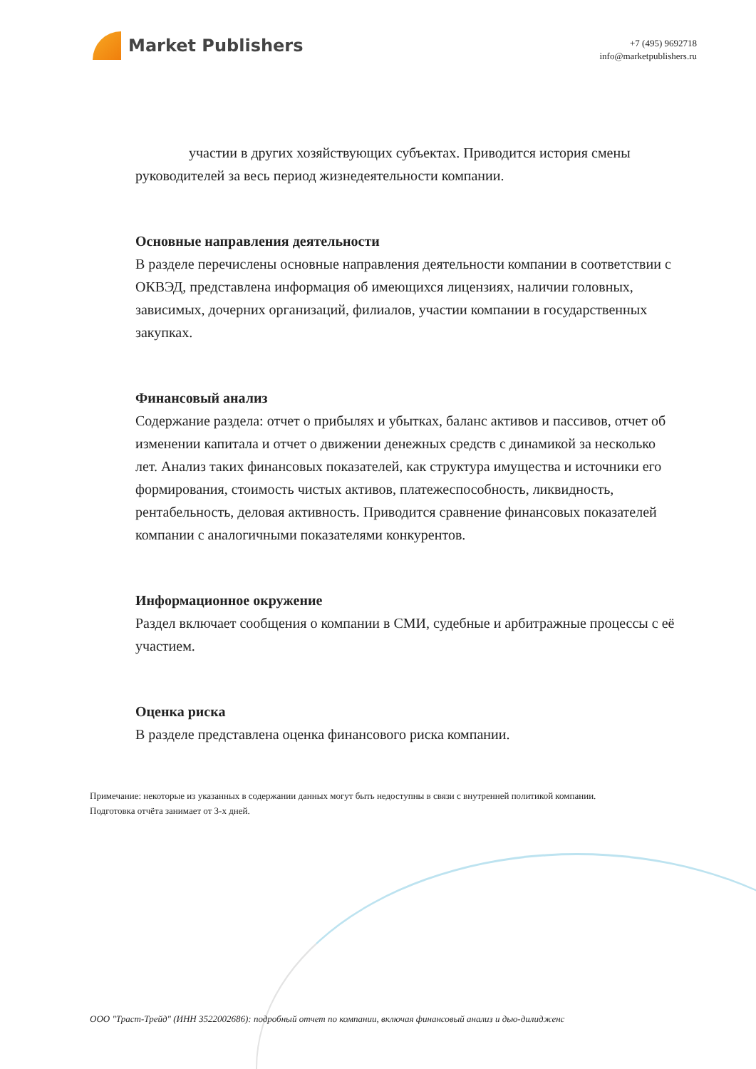Market Publishers
+7 (495) 9692718
info@marketpublishers.ru
участии в других хозяйствующих субъектах. Приводится история смены руководителей за весь период жизнедеятельности компании.
Основные направления деятельности
В разделе перечислены основные направления деятельности компании в соответствии с ОКВЭД, представлена информация об имеющихся лицензиях, наличии головных, зависимых, дочерних организаций, филиалов, участии компании в государственных закупках.
Финансовый анализ
Содержание раздела: отчет о прибылях и убытках, баланс активов и пассивов, отчет об изменении капитала и отчет о движении денежных средств с динамикой за несколько лет. Анализ таких финансовых показателей, как структура имущества и источники его формирования, стоимость чистых активов, платежеспособность, ликвидность, рентабельность, деловая активность. Приводится сравнение финансовых показателей компании с аналогичными показателями конкурентов.
Информационное окружение
Раздел включает сообщения о компании в СМИ, судебные и арбитражные процессы с её участием.
Оценка риска
В разделе представлена оценка финансового риска компании.
Примечание: некоторые из указанных в содержании данных могут быть недоступны в связи с внутренней политикой компании.
Подготовка отчёта занимает от 3-х дней.
ООО "Траст-Трейд" (ИНН 3522002686): подробный отчет по компании, включая финансовый анализ и дью-дилидженс